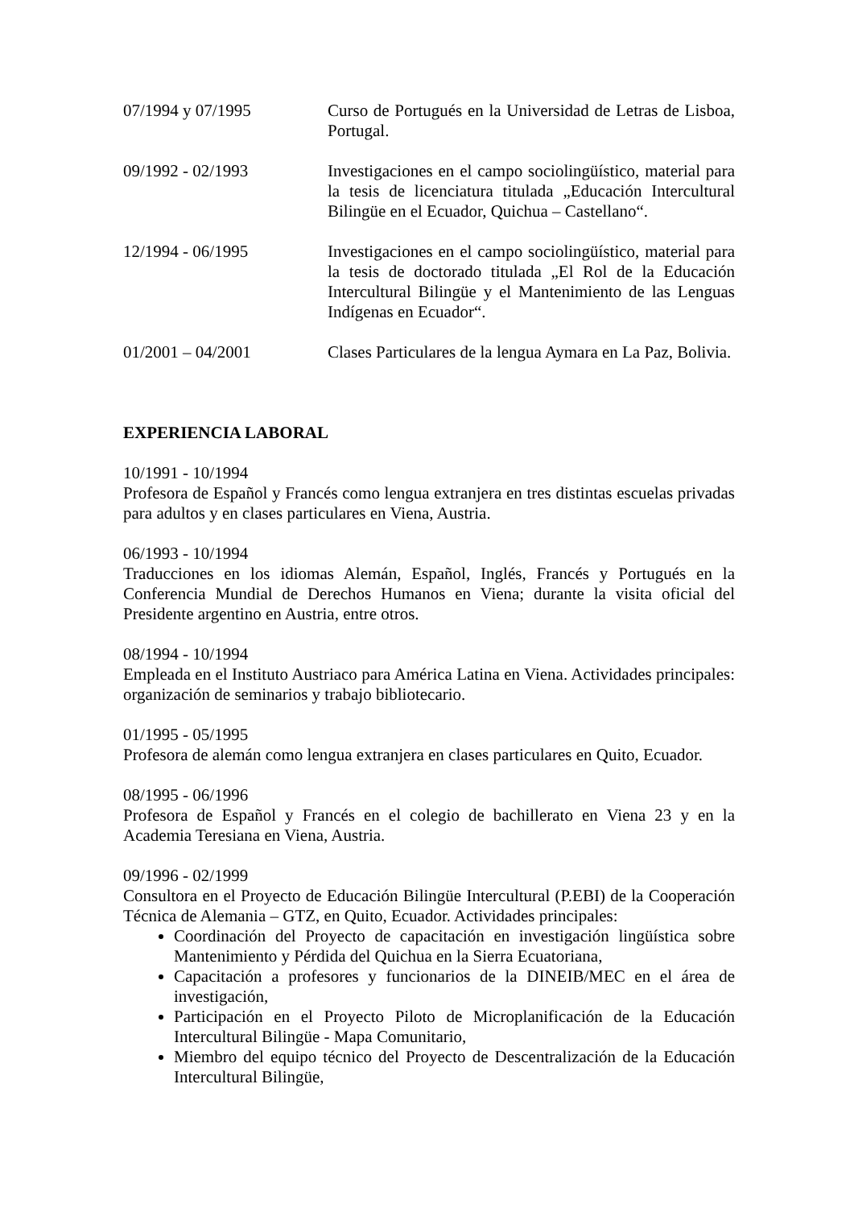07/1994 y 07/1995 Curso de Portugués en la Universidad de Letras de Lisboa, Portugal.
09/1992 - 02/1993 Investigaciones en el campo sociolingüístico, material para la tesis de licenciatura titulada „Educación Intercultural Bilingüe en el Ecuador, Quichua – Castellano“.
12/1994 - 06/1995 Investigaciones en el campo sociolingüístico, material para la tesis de doctorado titulada „El Rol de la Educación Intercultural Bilingüe y el Mantenimiento de las Lenguas Indígenas en Ecuador“.
01/2001 – 04/2001 Clases Particulares de la lengua Aymara en La Paz, Bolivia.
EXPERIENCIA LABORAL
10/1991 - 10/1994
Profesora de Español y Francés como lengua extranjera en tres distintas escuelas privadas para adultos y en clases particulares en Viena, Austria.
06/1993 - 10/1994
Traducciones en los idiomas Alemán, Español, Inglés, Francés y Portugués en la Conferencia Mundial de Derechos Humanos en Viena; durante la visita oficial del Presidente argentino en Austria, entre otros.
08/1994 - 10/1994
Empleada en el Instituto Austriaco para América Latina en Viena. Actividades principales: organización de seminarios y trabajo bibliotecario.
01/1995 - 05/1995
Profesora de alemán como lengua extranjera en clases particulares en Quito, Ecuador.
08/1995 - 06/1996
Profesora de Español y Francés en el colegio de bachillerato en Viena 23 y en la Academia Teresiana en Viena, Austria.
09/1996 - 02/1999
Consultora en el Proyecto de Educación Bilingüe Intercultural (P.EBI) de la Cooperación Técnica de Alemania – GTZ, en Quito, Ecuador. Actividades principales:
Coordinación del Proyecto de capacitación en investigación lingüística sobre Mantenimiento y Pérdida del Quichua en la Sierra Ecuatoriana,
Capacitación a profesores y funcionarios de la DINEIB/MEC en el área de investigación,
Participación en el Proyecto Piloto de Microplanificación de la Educación Intercultural Bilingüe - Mapa Comunitario,
Miembro del equipo técnico del Proyecto de Descentralización de la Educación Intercultural Bilingüe,